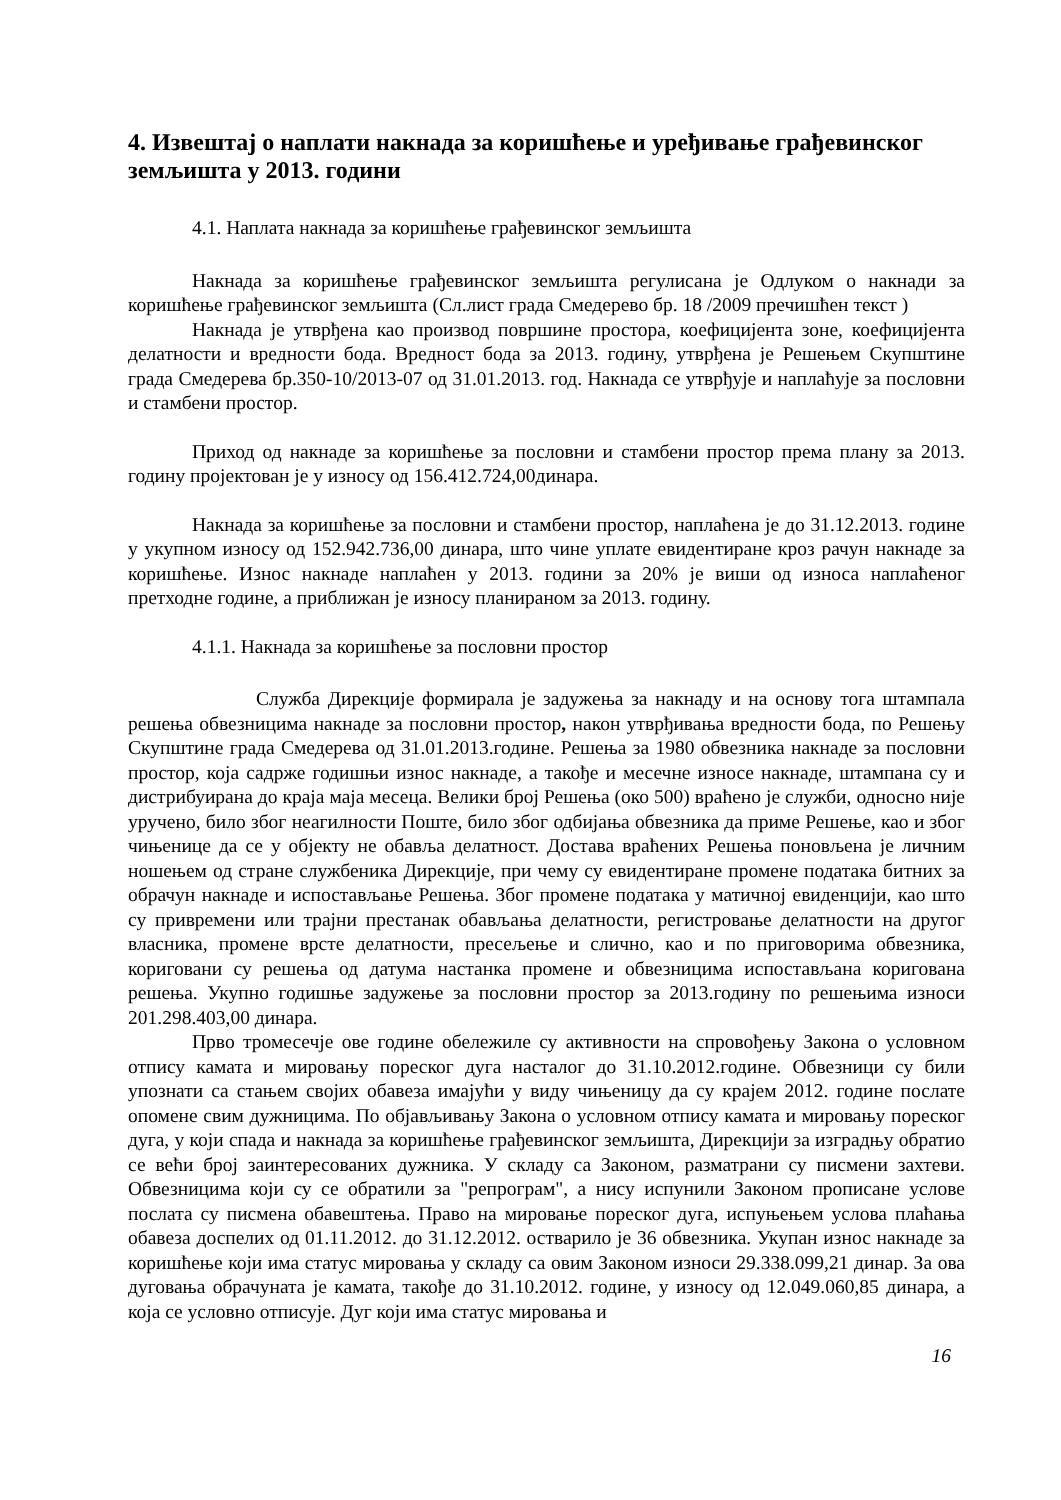4. Извештај о наплати накнада за коришћење и уређивање грађевинског земљишта у 2013. години
4.1. Наплата накнада за коришћење грађевинског земљишта
Накнада за коришћење грађевинског земљишта регулисана је Одлуком о накнади за коришћење грађевинског земљишта (Сл.лист града Смедерево бр. 18 /2009 пречишћен текст )
Накнада је утврђена као производ површине простора, коефицијента зоне, коефицијента делатности и вредности бода. Вредност бода за 2013. годину, утврђена је Решењем Скупштине града Смедерева бр.350-10/2013-07 од 31.01.2013. год. Накнада се утврђује и наплаћује за пословни и стамбени простор.
Приход од накнаде за коришћење за пословни и стамбени простор према плану за 2013. годину пројектован је у износу од 156.412.724,00динара.
Накнада за коришћење за пословни и стамбени простор, наплаћена је до 31.12.2013. године у укупном износу од 152.942.736,00 динара, што чине уплате евидентиране кроз рачун накнаде за коришћење. Износ накнаде наплаћен у 2013. години за 20% је виши од износа наплаћеног претходне године, а приближан је износу планираном за 2013. годину.
4.1.1. Накнада за коришћење за пословни простор
Служба Дирекције формирала је задужења за накнаду и на основу тога штампала решења обвезницима накнаде за пословни простор, након утврђивања вредности бода, по Решењу Скупштине града Смедерева од 31.01.2013.године. Решења за 1980 обвезника накнаде за пословни простор, која садрже годишњи износ накнаде, а такође и месечне износе накнаде, штампана су и дистрибуирана до краја маја месеца. Велики број Решења (око 500) враћено је служби, односно није уручено, било због неагилности Поште, било због одбијања обвезника да приме Решење, као и због чињенице да се у објекту не обавља делатност. Достава враћених Решења поновљена је личним ношењем од стране службеника Дирекције, при чему су евидентиране промене података битних за обрачун накнаде и испостављање Решења. Због промене података у матичној евиденцији, као што су привремени или трајни престанак обављања делатности, регистровање делатности на другог власника, промене врсте делатности, пресељење и слично, као и по приговорима обвезника, кориговани су решења од датума настанка промене и обвезницима испостављана коригована решења. Укупно годишње задужење за пословни простор за 2013.годину по решењима износи 201.298.403,00 динара.
Прво тромесечје ове године обележиле су активности на спровођењу Закона о условном отпису камата и мировању пореског дуга насталог до 31.10.2012.године. Обвезници су били упознати са стањем својих обавеза имајући у виду чињеницу да су крајем 2012. године послате опомене свим дужницима. По објављивању Закона о условном отпису камата и мировању пореског дуга, у који спада и накнада за коришћење грађевинског земљишта, Дирекцији за изградњу обратио се већи број заинтересованих дужника. У складу са Законом, разматрани су писмени захтеви. Обвезницима који су се обратили за "репрограм", а нису испунили Законом прописане услове послата су писмена обавештења. Право на мировање пореског дуга, испуњењем услова плаћања обавеза доспелих од 01.11.2012. до 31.12.2012. остварило је 36 обвезника. Укупан износ накнаде за коришћење који има статус мировања у складу са овим Законом износи 29.338.099,21 динар. За ова дуговања обрачуната је камата, такође до 31.10.2012. године, у износу од 12.049.060,85 динара, а која се условно отписује. Дуг који има статус мировања и
16